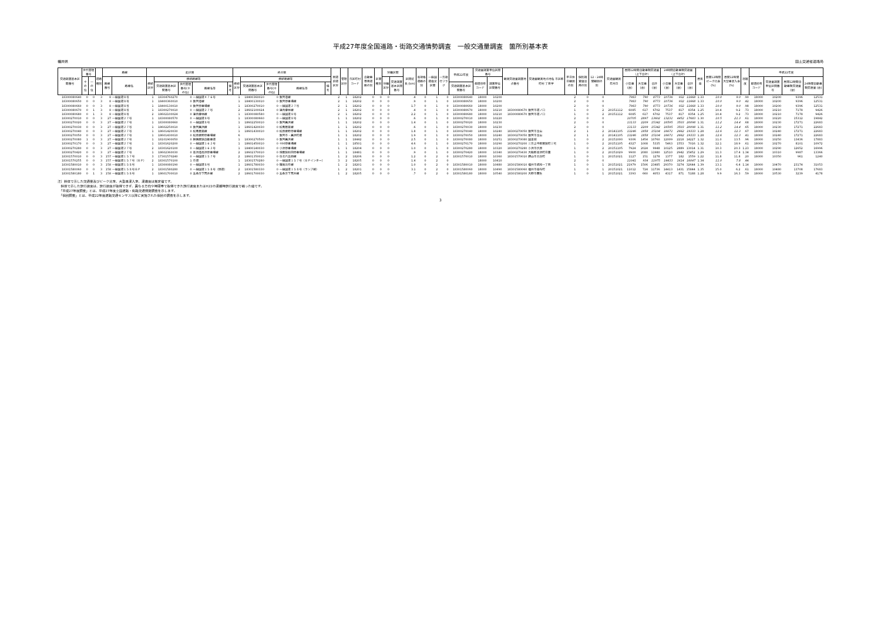平成27年度全国道路・街路交通情勢調査　一般交通量調査　箇所別基本表
福井県 国土交通省道路局
| 交通調査基本区間番号 | 世代管理番号 | | 道路種別 | 路線 | | 起点側 | | | | | 終点側 | | | | | 現道旧道区分 | 管理区分 | 市区町村コード | 自動車専用道路の別 | 区間種別 | 分離区間 | | 区間延長 (km) | 高規格道路の別 | 一般国道指定区間 | 一方通行フラグ | 平成22年度 | 交通量調査単位区間番号 | | 観測交通量調査地点番号 | 交通量観測地点地名 市区郡町村 丁目字 | 平日休日観測の別 | 個別調査値活用の別 | 12・24時間観測の別 | 交通量観測年月日 | 昼間12時間自動車類交通量（上下合計） | | | 24時間自動車類交通量（上下合計） | | | 昼夜率 | 昼間12時間ピーク比率 (%) | 昼間12時間大型車混入率 (%) | 混雑度 | 平成22年度 | | | |
| --- | --- | --- | --- | --- | --- | --- | --- | --- | --- | --- | --- | --- | --- | --- | --- | --- | --- | --- | --- | --- | --- | --- | --- | --- | --- | --- | --- | --- | --- | --- | --- | --- | --- | --- | --- | --- | --- | --- | --- | --- | --- | --- | --- | --- | --- | --- | --- | --- | --- |
| | 十の位 | 一の位 | | 路線番号 | 路線名 | 接続区分 | 接続路線等 | | | | 接続区分 | 接続路線等 | | | | | | | | | 分離区分 | 交通調査基本区間番号 | | | | | | 都道府県コード | 調査単位区間番号 | | | | | | | 小型車 (台) | 大型車 (台) | 合計 (台) | 小型車 (台) | 大型車 (台) | 合計 (台) | | | | | 都道府県コード | 交通量調査単位区間番号 | 昼間12時間自動車類交通量 (台) | 24時間自動車類交通量 (台) |
| | | | | | | | 交通調査基本区間番号 | 世代管理番号(十の位) | 路線名等 | 備考 | | 交通調査基本区間番号 | 世代管理番号(十の位) | 路線名等 | 備考 | | | | | | | | | | | | 交通調査基本区間番号 | | | | | | | | | | | | | | | | | | | | | | |
| 18300080640 | 0 | 0 | 3 | 8 | 一般国道８号 | 1 | 18304760270 | 0 | 一般国道４７６号 | | 1 | 18400360010 | 0 | 敦賀港線 | | 2 | 1 | 18202 | 0 | 0 | 0 | | .4 | 0 | 1 | 0 | 18300080640 | 18000 | 10200 | | | 2 | 0 | 0 | | 7983 | 790 | 8773 | 10736 | 932 | 11668 | 1.33 | 10.0 | 9.0 | .90 | 18000 | 10200 | 9396 | 12531 |
| 18300080650 | 0 | 0 | 3 | 8 | 一般国道８号 | 1 | 18400360010 | 0 | 敦賀港線 | | 1 | 18400130010 | 0 | 敦賀停車場線 | | 2 | 1 | 18202 | 0 | 0 | 0 | | .9 | 0 | 1 | 0 | 18300080650 | 18000 | 10200 | | | 2 | 0 | 0 | | 7983 | 790 | 8773 | 10736 | 932 | 11668 | 1.33 | 10.0 | 9.0 | .42 | 18000 | 10200 | 9396 | 12531 |
| 18300080660 | 0 | 0 | 3 | 8 | 一般国道８号 | 1 | 18400130010 | 0 | 敦賀停車場線 | | 1 | 18300270010 | 0 | 一般国道２７号 | | 2 | 1 | 18202 | 0 | 0 | 0 | | 1.7 | 0 | 1 | 0 | 18300080660 | 18000 | 10200 | | | 2 | 0 | 0 | | 7983 | 790 | 8773 | 10736 | 932 | 11668 | 1.33 | 10.0 | 9.0 | .98 | 18000 | 10200 | 9396 | 12531 |
| 18300080670 | 0 | 1 | 3 | 8 | 一般国道８号 | 1 | 18300270010 | 0 | 一般国道２７号 | | 2 | 18602100024 | 0 | 津内櫛林線 | | 2 | 1 | 18202 | 0 | 0 | 0 | | .4 | 0 | 1 | 0 | 18300080670 | 18000 | 10210 | 18300080670 | 敦賀市道ノ口 | 1 | 0 | 2 | 20151112 | 6085 | 617 | 6702 | 7537 | 817 | 8354 | 1.25 | 10.4 | 9.2 | .73 | 18000 | 10210 | 7178 | 9426 |
| 18300080680 | 0 | 1 | 3 | 8 | 一般国道８号 | 2 | 18602100024 | 0 | 津内櫛林線 | | 1 | 18300080580 | 0 | 一般国道８号 | | 2 | 1 | 18202 | 0 | 0 | 0 | | 2.2 | 0 | 1 | 0 | 18300080680 | 18000 | 10210 | 18300080670 | 敦賀市道ノ口 | 1 | 0 | 2 | 20151112 | 6085 | 617 | 6702 | 7537 | 817 | 8354 | 1.25 | 10.4 | 9.2 | .73 | 18000 | 10210 | 7178 | 9426 |
| 18300270010 | 0 | 0 | 3 | 27 | 一般国道２７号 | 1 | 18300080570 | 0 | 一般国道８号 | | 1 | 18300080660 | 0 | 一般国道８号 | | 1 | 1 | 18202 | 0 | 0 | 0 | | .6 | 0 | 1 | 0 | 18300270010 | 18000 | 10220 | | | 2 | 0 | 0 | | 10705 | 2897 | 13602 | 13231 | 4452 | 17683 | 1.30 | 10.5 | 21.3 | .61 | 18000 | 10220 | 15312 | 19842 |
| 18300270020 | 0 | 0 | 3 | 27 | 一般国道２７号 | 1 | 18300080660 | 0 | 一般国道８号 | | 1 | 18602250010 | 0 | 敦賀美浜線 | | 1 | 1 | 18202 | 0 | 0 | 0 | | 1.4 | 0 | 1 | 0 | 18300270020 | 18000 | 10230 | | | 2 | 0 | 0 | | 13133 | 2209 | 15342 | 16595 | 3503 | 20098 | 1.31 | 11.2 | 14.4 | .68 | 18000 | 10230 | 17271 | 22683 |
| 18300270030 | 0 | 0 | 3 | 27 | 一般国道２７号 | 1 | 18602250010 | 0 | 敦賀美浜線 | | 1 | 18601420030 | 0 | 松島若葉線 | | 1 | 1 | 18202 | 0 | 0 | 0 | | .6 | 0 | 1 | 0 | 18300270030 | 18000 | 10230 | | | 2 | 0 | 0 | | 13133 | 2209 | 15342 | 16595 | 3503 | 20098 | 1.31 | 11.2 | 14.4 | .65 | 18000 | 10230 | 17271 | 22683 |
| 18300270040 | 0 | 0 | 3 | 27 | 一般国道２７号 | 1 | 18601420030 | 0 | 松島若葉線 | | 1 | 18601430010 | 0 | 松原粟野停車場線 | | 1 | 1 | 18202 | 0 | 0 | 0 | | 1.8 | 0 | 1 | 0 | 18300270040 | 18000 | 10240 | 18300270050 | 敦賀市金山 | 2 | 1 | 2 | 20141105 | 13246 | 1858 | 15104 | 16671 | 2662 | 19333 | 1.28 | 12.6 | 12.3 | .67 | 18000 | 10240 | 17271 | 22683 |
| 18300270050 | 0 | 0 | 3 | 27 | 一般国道２７号 | 1 | 18601430010 | 0 | 松原粟野停車場線 | | 6 | | | 敦賀市・美浜町境 | | 1 | 1 | 18202 | 0 | 0 | 0 | | 1.9 | 0 | 1 | 0 | 18300270050 | 18000 | 10240 | 18300270050 | 敦賀市金山 | 2 | 1 | 2 | 20141105 | 13246 | 1858 | 15104 | 16671 | 2662 | 19333 | 1.28 | 12.6 | 12.3 | .41 | 18000 | 10240 | 17271 | 22683 |
| 18300270080 | 1 | 0 | 3 | 27 | 一般国道２７号 | 1 | 18101900050 | 0 | 舞鶴若狭自動車道 | | 1 | 18300270500 | 0 | 敦賀美浜線 | | 1 | 1 | 18442 | 0 | 0 | 0 | | 2.5 | 0 | 1 | 0 | 18300270080 | 18000 | 10251 | 18300270080 | 国吉城 | 1 | 0 | 2 | 20151000 | 9306 | 1454 | 10760 | 12009 | 2218 | 14227 | 1.32 | 11.0 | 13.5 | .96 | 18000 | 10250 | 13436 | 17883 |
| 18300270170 | 0 | 0 | 3 | 27 | 一般国道２７号 | 1 | 18301620200 | 0 | 一般国道１６２号 | | 1 | 18601450010 | 0 | 十村停車場線 | | 1 | 1 | 18501 | 0 | 0 | 0 | | 4.6 | 0 | 1 | 0 | 18300270170 | 18000 | 10290 | 18300270200 | 三方上中郡若狭町三宅 | 1 | 0 | 2 | 20151105 | 4327 | 1008 | 5335 | 5463 | 1553 | 7016 | 1.32 | 12.1 | 18.9 | .61 | 18000 | 10270 | 8101 | 10972 |
| 18300270280 | 0 | 0 | 3 | 27 | 一般国道２７号 | 2 | 18301620100 | 0 | 一般国道１６２号 | | 1 | 18400140030 | 0 | 小浜停車場線 | | 1 | 1 | 18204 | 0 | 0 | 0 | | 1.0 | 0 | 1 | 0 | 18300270280 | 18000 | 10320 | 18300270280 | 小浜市伏原 | 1 | 0 | 2 | 20151105 | 7924 | 2024 | 9948 | 10125 | 2889 | 13014 | 1.31 | 10.3 | 20.3 | 1.23 | 18000 | 10290 | 12652 | 16996 |
| 18300270420 | 0 | 0 | 3 | 27 | 一般国道２７号 | 1 | 18602360030 | 0 | 高浜港高浜停車場線 | | 2 | 18602370010 | 0 | 畑若狭和田停車場線 | | 1 | 1 | 18481 | 0 | 0 | 0 | | .9 | 0 | 1 | 0 | 18300270420 | 18000 | 10340 | 18300270430 | 大飯郡高浜町日置 | 1 | 0 | 2 | 20151029 | 9900 | 2080 | 11980 | 12510 | 2942 | 15452 | 1.29 | 11.3 | 17.4 | 1.34 | 18000 | 10310 | 9987 | 13366 |
| 18301570010 | 0 | 0 | 3 | 157 | 一般国道１５７号 | 3 | 17301570240 | 0 | 一般国道１５７号 | | 2 | 18601350010 | 0 | 谷北六呂師線 | | 1 | 2 | 18206 | 0 | 0 | 0 | | 1.2 | 0 | 2 | 0 | 18301570010 | 18000 | 10360 | 18301570010 | 勝山市北谷町 | 1 | 0 | 1 | 20151021 | 1127 | 151 | 1278 | 1377 | 182 | 1559 | 1.22 | 11.8 | 11.8 | .20 | 18000 | 10350 | 961 | 1240 |
| 18301570255 | 0 | 0 | 3 | 157 | 一般国道１５７号（ＢＰ） | 2 | 18301570100 | 1 | 市道 | | 1 | 18301570280 | 0 | 一般国道１５７号（ＢＰインター） | | 3 | 2 | 18205 | 0 | 0 | 0 | | 1.4 | 0 | 2 | 0 | | 18000 | 10410 | | | 2 | 0 | 0 | | 11041 | 934 | 11975 | 14433 | 1614 | 16047 | 1.34 | 11.0 | 7.8 | .44 | | | | |
| 18301580010 | 0 | 0 | 3 | 158 | 一般国道１５８号 | 1 | 18300080190 | 0 | 一般国道８号 | | 1 | 18601780030 | 0 | 篠尾出作線 | | 1 | 2 | 18201 | 0 | 0 | 0 | | 1.0 | 0 | 2 | 0 | 18301580010 | 18000 | 10480 | 18301580010 | 福井市成和一丁目 | 1 | 0 | 1 | 20151021 | 21979 | 1506 | 23485 | 29370 | 3274 | 32644 | 1.39 | 13.1 | 6.4 | 1.14 | 18000 | 10470 | 23174 | 31053 |
| 18301580060 | 0 | 0 | 3 | 158 | 一般国道１５８号ＢＰ | 2 | 18301580280 | 0 | 一般国道１５８号（現道） | | 2 | 18301580330 | 0 | 一般国道１５８号（ランプ部） | | 1 | 2 | 18201 | 0 | 0 | 0 | | 3.1 | 0 | 2 | 0 | 18301580060 | 18000 | 10490 | 18301580060 | 福井市宿布町 | 1 | 0 | 1 | 20151021 | 11012 | 724 | 11736 | 14413 | 1431 | 15844 | 1.35 | 15.0 | 6.2 | .61 | 18000 | 10480 | 13708 | 17683 |
| 18301580180 | 0 | 1 | 3 | 158 | 一般国道１５８号 | 1 | 18601700010 | 0 | 五条方下荒井線 | | 2 | 18601700030 | 0 | 五条方下荒井線 | | 1 | 2 | 18205 | 0 | 0 | 0 | | .7 | 0 | 2 | 0 | 18301580180 | 18000 | 10540 | 18301580200 | 大野市蕨生 | 1 | 0 | 1 | 20151021 | 3393 | 660 | 4053 | 4317 | 871 | 5188 | 1.28 | 9.9 | 16.3 | .59 | 18000 | 10530 | 3239 | 4178 |
注）斜体で示した交通量及びピーク比率、大型車混入率、混雑度は推定値です。
　斜体で示した旅行速度は、旅行速度が取得できず、異なる方向や時間帯で取得できた旅行速度またはH22の混雑時旅行速度で補った値です。
　「平成27年度調査」とは、平成27年度全国道路・街路交通情勢調査を示します。
　「個別調査」とは、平成22年度道路交通センサス以降に実施された個別の調査を示します。
3